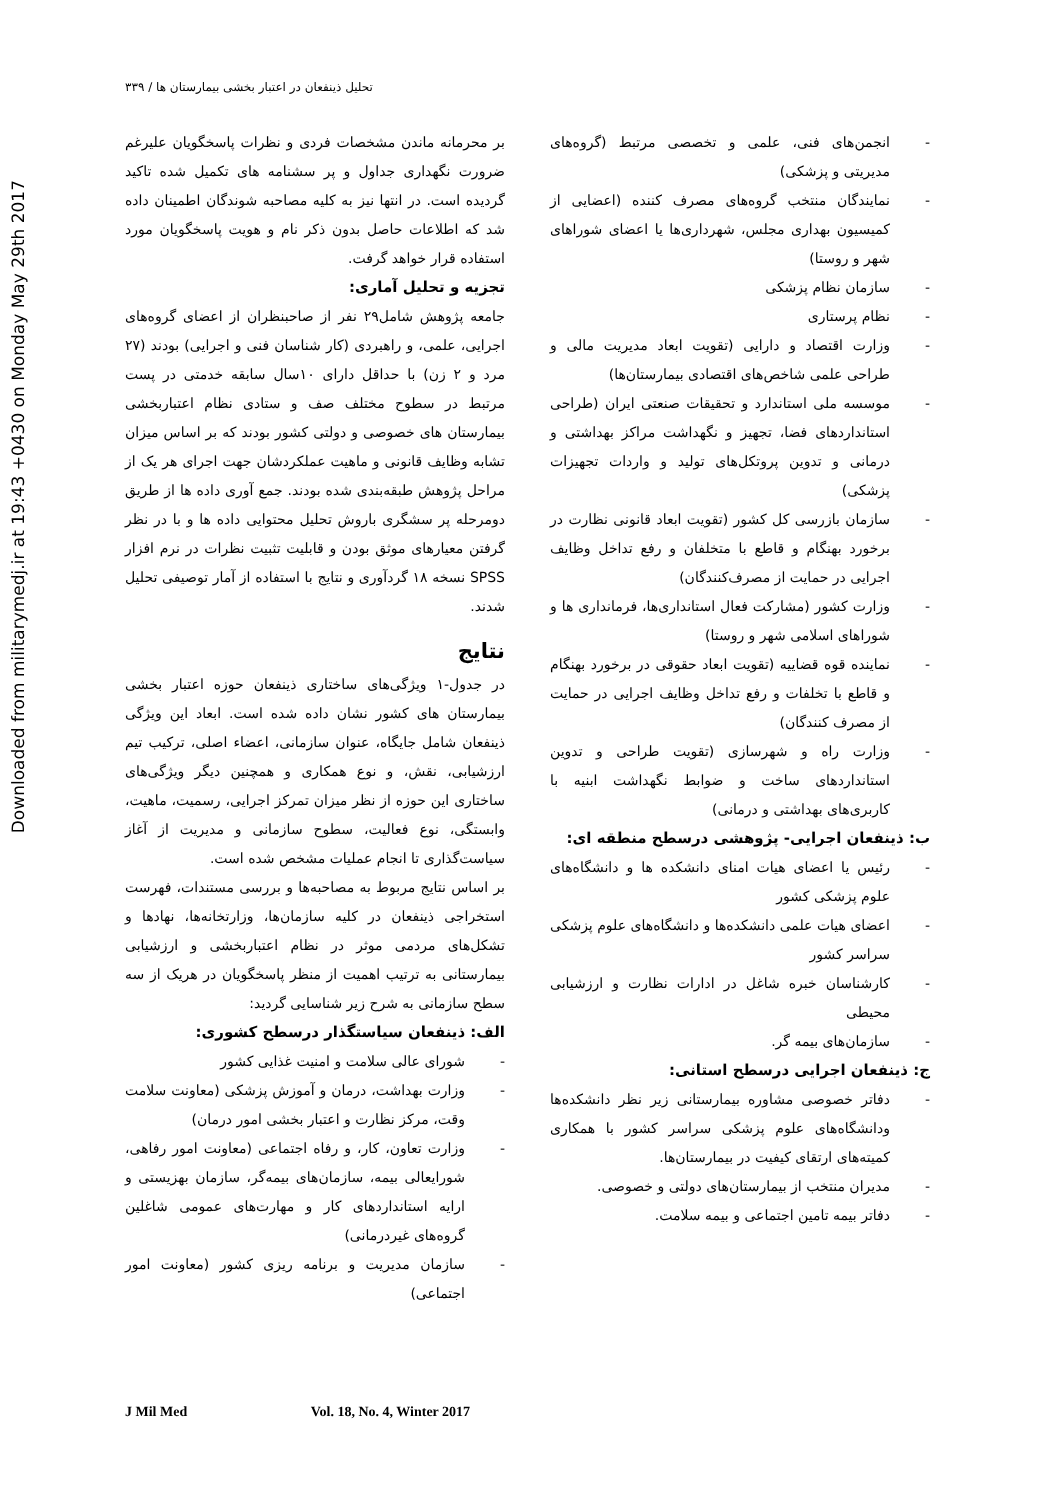تحلیل ذینفعان در اعتبار بخشی بیمارستان ها / ۳۳۹
Downloaded from militarymedj.ir at 19:43 +0430 on Monday May 29th 2017
بر محرمانه ماندن مشخصات فردی و نظرات پاسخگویان علیرغم ضرورت نگهداری جداول و پر سشنامه های تکمیل شده تاکید گردیده است. در انتها نیز به کلیه مصاحبه شوندگان اطمینان داده شد که اطلاعات حاصل بدون ذکر نام و هویت پاسخگویان مورد استفاده قرار خواهد گرفت.
تجزیه و تحلیل آماری:
جامعه پژوهش شامل۲۹ نفر از صاحبنظران از اعضای گروه‌های اجرایی، علمی، و راهبردی (کار شناسان فنی و اجرایی) بودند (۲۷ مرد و ۲ زن) با حداقل دارای ۱۰سال سابقه خدمتی در پست مرتبط در سطوح مختلف صف و ستادی نظام اعتباربخشی بیمارستان های خصوصی و دولتی کشور بودند که بر اساس میزان تشابه وظایف قانونی و ماهیت عملکردشان جهت اجرای هر یک از مراحل پژوهش طبقه‌بندی شده بودند. جمع آوری داده ها از طریق دومرحله پر سشگری باروش تحلیل محتوایی داده ها و با در نظر گرفتن معیارهای موثق بودن و قابلیت تثبیت نظرات در نرم افزار SPSS نسخه ۱۸ گردآوری و نتایج با استفاده از آمار توصیفی تحلیل شدند.
نتایج
در جدول-۱ ویژگی‌های ساختاری ذینفعان حوزه اعتبار بخشی بیمارستان های کشور نشان داده شده است. ابعاد این ویژگی ذینفعان شامل جایگاه، عنوان سازمانی، اعضاء اصلی، ترکیب تیم ارزشیابی، نقش، و نوع همکاری و همچنین دیگر ویژگی‌های ساختاری این حوزه از نظر میزان تمرکز اجرایی، رسمیت، ماهیت، وابستگی، نوع فعالیت، سطوح سازمانی و مدیریت از آغاز سیاست‌گذاری تا انجام عملیات مشخص شده است.
بر اساس نتایج مربوط به مصاحبه‌ها و بررسی مستندات، فهرست استخراجی ذینفعان در کلیه سازمان‌ها، وزارتخانه‌ها، نهادها و تشکل‌های مردمی موثر در نظام اعتباربخشی و ارزشیابی بیمارستانی به ترتیب اهمیت از منظر پاسخگویان در هریک از سه سطح سازمانی به شرح زیر شناسایی گردید:
الف: ذینفعان سیاستگذار درسطح کشوری:
شورای عالی سلامت و امنیت غذایی کشور
وزارت بهداشت، درمان و آموزش پزشکی (معاونت سلامت وقت، مرکز نظارت و اعتبار بخشی امور درمان)
وزارت تعاون، کار، و رفاه اجتماعی (معاونت امور رفاهی، شورایعالی بیمه، سازمان‌های بیمه‌گر، سازمان بهزیستی و ارایه استانداردهای کار و مهارت‌های عمومی شاغلین گروه‌های غیردرمانی)
سازمان مدیریت و برنامه ریزی کشور (معاونت امور اجتماعی)
انجمن‌های فنی، علمی و تخصصی مرتبط (گروه‌های مدیریتی و پزشکی)
نمایندگان منتخب گروه‌های مصرف کننده (اعضایی از کمیسیون بهداری مجلس، شهرداری‌ها یا اعضای شوراهای شهر و روستا)
سازمان نظام پزشکی
نظام پرستاری
وزارت اقتصاد و دارایی (تقویت ابعاد مدیریت مالی و طراحی علمی شاخص‌های اقتصادی بیمارستان‌ها)
موسسه ملی استاندارد و تحقیقات صنعتی ایران (طراحی استانداردهای فضا، تجهیز و نگهداشت مراکز بهداشتی و درمانی و تدوین پروتکل‌های تولید و واردات تجهیزات پزشکی)
سازمان بازرسی کل کشور (تقویت ابعاد قانونی نظارت در برخورد بهنگام و قاطع با متخلفان و رفع تداخل وظایف اجرایی در حمایت از مصرف‌کنندگان)
وزارت کشور (مشارکت فعال استانداری‌ها، فرمانداری ها و شوراهای اسلامی شهر و روستا)
نماینده قوه قضاییه (تقویت ابعاد حقوقی در برخورد بهنگام و قاطع با تخلفات و رفع تداخل وظایف اجرایی در حمایت از مصرف کنندگان)
وزارت راه و شهرسازی (تقویت طراحی و تدوین استانداردهای ساخت و ضوابط نگهداشت ابنیه با کاربری‌های بهداشتی و درمانی)
ب: ذینفعان اجرایی- پژوهشی درسطح منطقه ای:
رئیس یا اعضای هیات امنای دانشکده ها و دانشگاه‌های علوم پزشکی کشور
اعضای هیات علمی دانشکده‌ها و دانشگاه‌های علوم پزشکی سراسر کشور
کارشناسان خبره شاغل در ادارات نظارت و ارزشیابی محیطی
سازمان‌های بیمه گر.
ج: ذینفعان اجرایی درسطح استانی:
دفاتر خصوصی مشاوره بیمارستانی زیر نظر دانشکده‌ها ودانشگاه‌های علوم پزشکی سراسر کشور با همکاری کمیته‌های ارتقای کیفیت در بیمارستان‌ها.
مدیران منتخب از بیمارستان‌های دولتی و خصوصی.
دفاتر بیمه تامین اجتماعی و بیمه سلامت.
J Mil Med Vol. 18, No. 4, Winter 2017